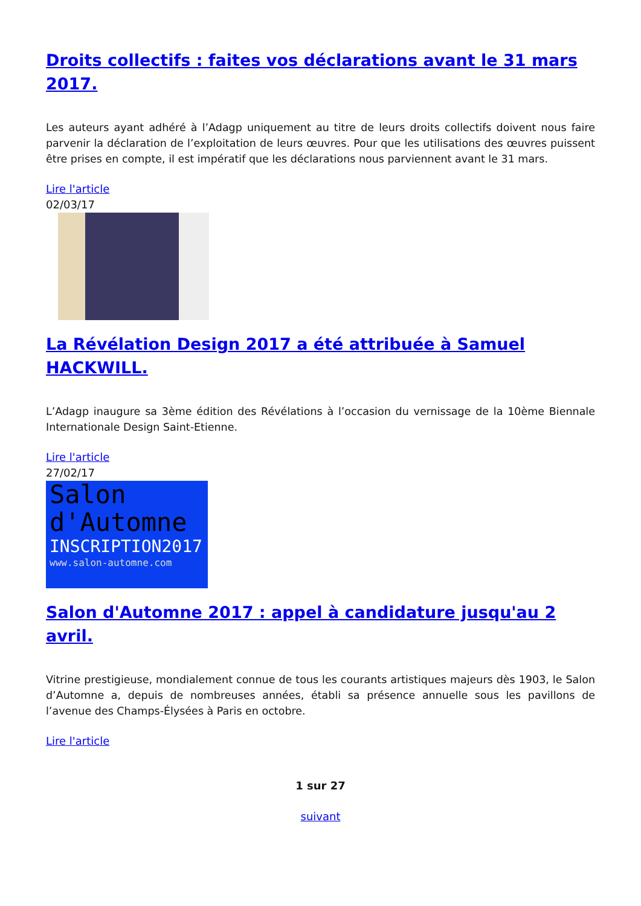Droits collectifs : faites vos déclarations avant le 31 mars 2017.
Les auteurs ayant adhéré à l’Adagp uniquement au titre de leurs droits collectifs doivent nous faire parvenir la déclaration de l’exploitation de leurs œuvres. Pour que les utilisations des œuvres puissent être prises en compte, il est impératif que les déclarations nous parviennent avant le 31 mars.
Lire l'article
02/03/17
La Révélation Design 2017 a été attribuée à Samuel HACKWILL.
L’Adagp inaugure sa 3ème édition des Révélations à l’occasion du vernissage de la 10ème Biennale Internationale Design Saint-Etienne.
Lire l'article
27/02/17
Salon
d'Automne
INSCRIPTION2017
www.salon-automne.com
Salon d'Automne 2017 : appel à candidature jusqu'au 2 avril.
Vitrine prestigieuse, mondialement connue de tous les courants artistiques majeurs dès 1903, le Salon d’Automne a, depuis de nombreuses années, établi sa présence annuelle sous les pavillons de l’avenue des Champs-Élysées à Paris en octobre.
Lire l'article
1 sur 27
suivant